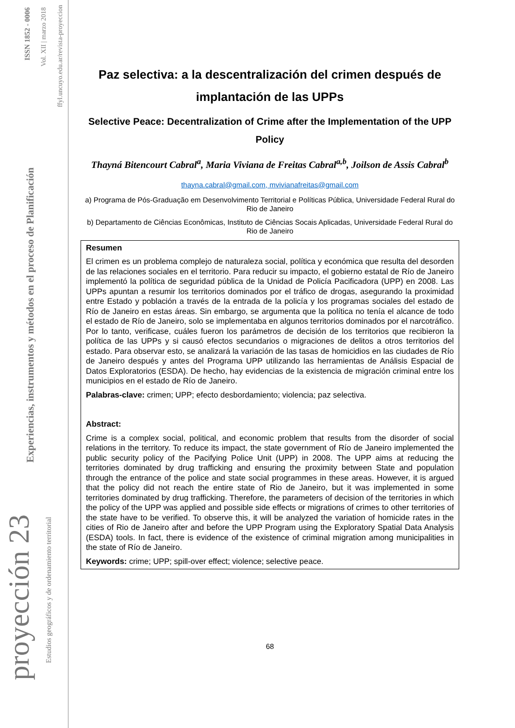ISSN 1852 - 0006
Vol. XII | marzo 2018
ffyl.uncuyo.edu.ar/revista-proyeccion
Experiencias, instrumentos y métodos en el proceso de Planificación
proyección 23
Estudios geográficos y de ordenamiento territorial
Paz selectiva: a la descentralización del crimen después de implantación de las UPPs
Selective Peace: Decentralization of Crime after the Implementation of the UPP Policy
Thayná Bitencourt Cabral<sup>a</sup>, Maria Viviana de Freitas Cabral<sup>a,b</sup>, Joilson de Assis Cabral<sup>b</sup>
thayna.cabral@gmail.com, mvivianafreitas@gmail.com
a) Programa de Pós-Graduação em Desenvolvimento Territorial e Políticas Pública, Universidade Federal Rural do Rio de Janeiro
b) Departamento de Ciências Econômicas, Instituto de Ciências Socais Aplicadas, Universidade Federal Rural do Rio de Janeiro
Resumen
El crimen es un problema complejo de naturaleza social, política y económica que resulta del desorden de las relaciones sociales en el territorio. Para reducir su impacto, el gobierno estatal de Río de Janeiro implementó la política de seguridad pública de la Unidad de Policía Pacificadora (UPP) en 2008. Las UPPs apuntan a resumir los territorios dominados por el tráfico de drogas, asegurando la proximidad entre Estado y población a través de la entrada de la policía y los programas sociales del estado de Río de Janeiro en estas áreas. Sin embargo, se argumenta que la política no tenía el alcance de todo el estado de Río de Janeiro, solo se implementaba en algunos territorios dominados por el narcotráfico. Por lo tanto, verificase, cuáles fueron los parámetros de decisión de los territorios que recibieron la política de las UPPs y si causó efectos secundarios o migraciones de delitos a otros territorios del estado. Para observar esto, se analizará la variación de las tasas de homicidios en las ciudades de Río de Janeiro después y antes del Programa UPP utilizando las herramientas de Análisis Espacial de Datos Exploratorios (ESDA). De hecho, hay evidencias de la existencia de migración criminal entre los municipios en el estado de Río de Janeiro.
Palabras-clave: crimen; UPP; efecto desbordamiento; violencia; paz selectiva.
Abstract:
Crime is a complex social, political, and economic problem that results from the disorder of social relations in the territory. To reduce its impact, the state government of Río de Janeiro implemented the public security policy of the Pacifying Police Unit (UPP) in 2008. The UPP aims at reducing the territories dominated by drug trafficking and ensuring the proximity between State and population through the entrance of the police and state social programmes in these areas. However, it is argued that the policy did not reach the entire state of Rio de Janeiro, but it was implemented in some territories dominated by drug trafficking. Therefore, the parameters of decision of the territories in which the policy of the UPP was applied and possible side effects or migrations of crimes to other territories of the state have to be verified. To observe this, it will be analyzed the variation of homicide rates in the cities of Rio de Janeiro after and before the UPP Program using the Exploratory Spatial Data Analysis (ESDA) tools. In fact, there is evidence of the existence of criminal migration among municipalities in the state of Río de Janeiro.
Keywords: crime; UPP; spill-over effect; violence; selective peace.
68